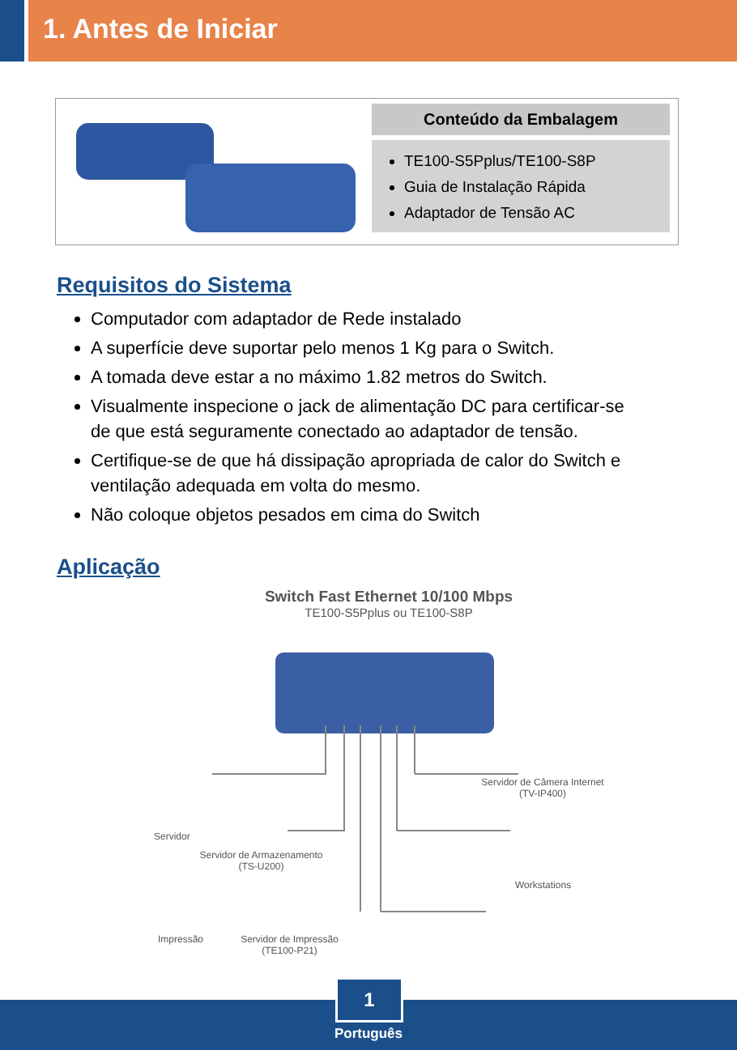1. Antes de Iniciar
Conteúdo da Embalagem
TE100-S5Pplus/TE100-S8P
Guia de Instalação Rápida
Adaptador de Tensão AC
Requisitos do Sistema
Computador com adaptador de Rede instalado
A superfície deve suportar pelo menos 1 Kg para o Switch.
A tomada deve estar a no máximo 1.82 metros do Switch.
Visualmente inspecione o jack de alimentação DC para certificar-se de que está seguramente conectado ao adaptador de tensão.
Certifique-se de que há dissipação apropriada de calor do Switch e ventilação adequada em volta do mesmo.
Não coloque objetos pesados em cima do Switch
Aplicação
Switch Fast Ethernet 10/100 Mbps
TE100-S5Pplus ou TE100-S8P
Servidor
Servidor de Armazenamento
(TS-U200)
Servidor de Câmera Internet
(TV-IP400)
Workstations
Impressão
Servidor de Impressão
(TE100-P21)
1
Português